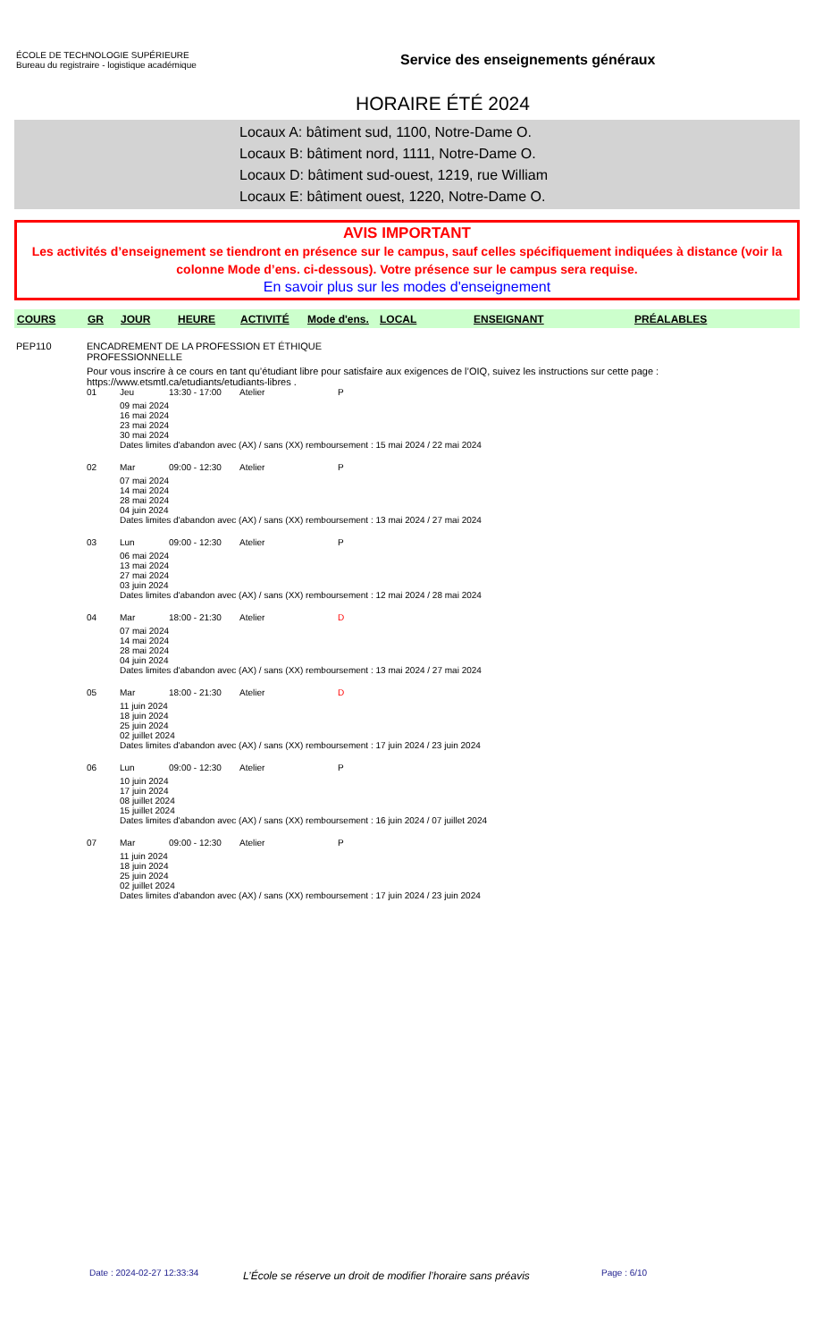ÉCOLE DE TECHNOLOGIE SUPÉRIEURE
Bureau du registraire - logistique académique
Service des enseignements généraux
HORAIRE ÉTÉ 2024
Locaux A: bâtiment sud, 1100, Notre-Dame O.
Locaux B: bâtiment nord, 1111, Notre-Dame O.
Locaux D: bâtiment sud-ouest, 1219, rue William
Locaux E: bâtiment ouest, 1220, Notre-Dame O.
AVIS IMPORTANT
Les activités d’enseignement se tiendront en présence sur le campus, sauf celles spécifiquement indiquées à distance (voir la colonne Mode d’ens. ci-dessous). Votre présence sur le campus sera requise.
En savoir plus sur les modes d'enseignement
COURS GR JOUR HEURE ACTIVITÉ Mode d'ens. LOCAL ENSEIGNANT PRÉALABLES
| PEP110 | ENCADREMENT DE LA PROFESSION ET ÉTHIQUE PROFESSIONNELLE | | | | |
| | Pour vous inscrire à ce cours en tant qu’étudiant libre pour satisfaire aux exigences de l’OIQ, suivez les instructions sur cette page : https://www.etsmtl.ca/etudiants/etudiants-libres . | | | | |
| | 01 | Jeu | 13:30 - 17:00 | Atelier | P |
| | | 09 mai 2024 16 mai 2024 23 mai 2024 30 mai 2024 Dates limites d'abandon avec (AX) / sans (XX) remboursement : 15 mai 2024 / 22 mai 2024 | | | |
| | 02 | Mar | 09:00 - 12:30 | Atelier | P |
| | | 07 mai 2024 14 mai 2024 28 mai 2024 04 juin 2024 Dates limites d'abandon avec (AX) / sans (XX) remboursement : 13 mai 2024 / 27 mai 2024 | | | |
| | 03 | Lun | 09:00 - 12:30 | Atelier | P |
| | | 06 mai 2024 13 mai 2024 27 mai 2024 03 juin 2024 Dates limites d'abandon avec (AX) / sans (XX) remboursement : 12 mai 2024 / 28 mai 2024 | | | |
| | 04 | Mar | 18:00 - 21:30 | Atelier | D |
| | | 07 mai 2024 14 mai 2024 28 mai 2024 04 juin 2024 Dates limites d'abandon avec (AX) / sans (XX) remboursement : 13 mai 2024 / 27 mai 2024 | | | |
| | 05 | Mar | 18:00 - 21:30 | Atelier | D |
| | | 11 juin 2024 18 juin 2024 25 juin 2024 02 juillet 2024 Dates limites d'abandon avec (AX) / sans (XX) remboursement : 17 juin 2024 / 23 juin 2024 | | | |
| | 06 | Lun | 09:00 - 12:30 | Atelier | P |
| | | 10 juin 2024 17 juin 2024 08 juillet 2024 15 juillet 2024 Dates limites d'abandon avec (AX) / sans (XX) remboursement : 16 juin 2024 / 07 juillet 2024 | | | |
| | 07 | Mar | 09:00 - 12:30 | Atelier | P |
| | | 11 juin 2024 18 juin 2024 25 juin 2024 02 juillet 2024 Dates limites d'abandon avec (AX) / sans (XX) remboursement : 17 juin 2024 / 23 juin 2024 | | | |
Date : 2024-02-27 12:33:34 L’École se réserve un droit de modifier l’horaire sans préavis Page : 6/10